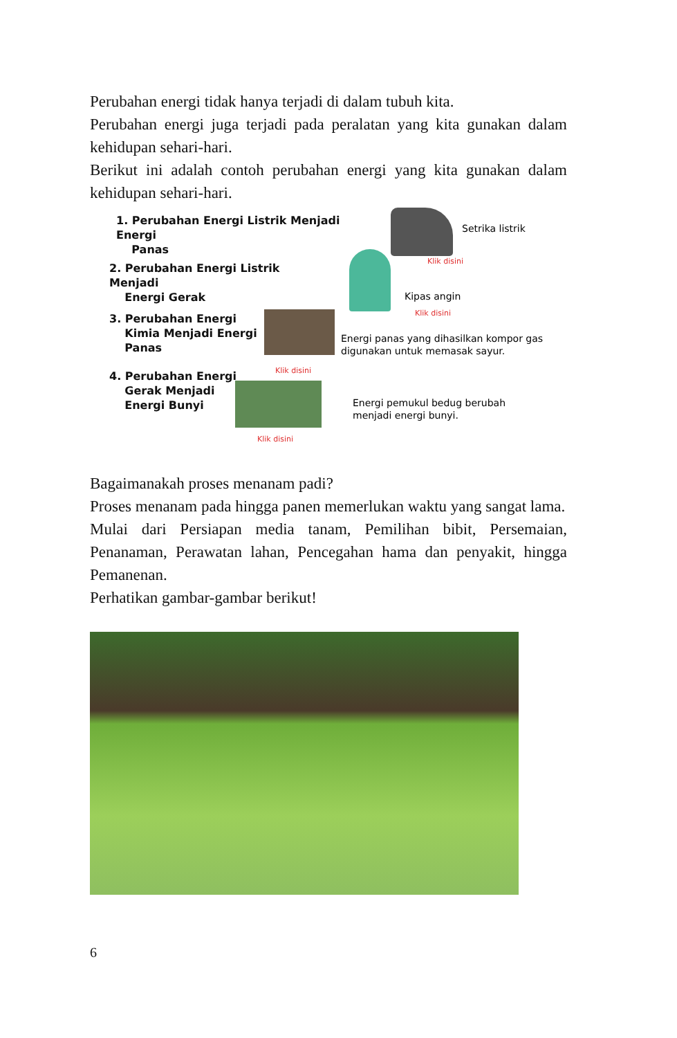Perubahan energi tidak hanya terjadi di dalam tubuh kita.
Perubahan energi juga terjadi pada peralatan yang kita gunakan dalam kehidupan sehari-hari.
Berikut ini adalah contoh perubahan energi yang kita gunakan dalam kehidupan sehari-hari.
1. Perubahan Energi Listrik Menjadi Energi
Panas
Setrika listrik
Klik disini
2. Perubahan Energi Listrik Menjadi
Energi Gerak
Kipas angin
Klik disini
3. Perubahan Energi
Kimia Menjadi Energi
Panas
Energi panas yang dihasilkan kompor gas
digunakan untuk memasak sayur.
Klik disini
4. Perubahan Energi
Gerak Menjadi
Energi Bunyi
Energi pemukul bedug berubah
menjadi energi bunyi.
Klik disini
Bagaimanakah proses menanam padi?
Proses menanam pada hingga panen memerlukan waktu yang sangat lama.
Mulai dari Persiapan media tanam, Pemilihan bibit, Persemaian, Penanaman, Perawatan lahan, Pencegahan hama dan penyakit, hingga Pemanenan.
Perhatikan gambar-gambar berikut!
6